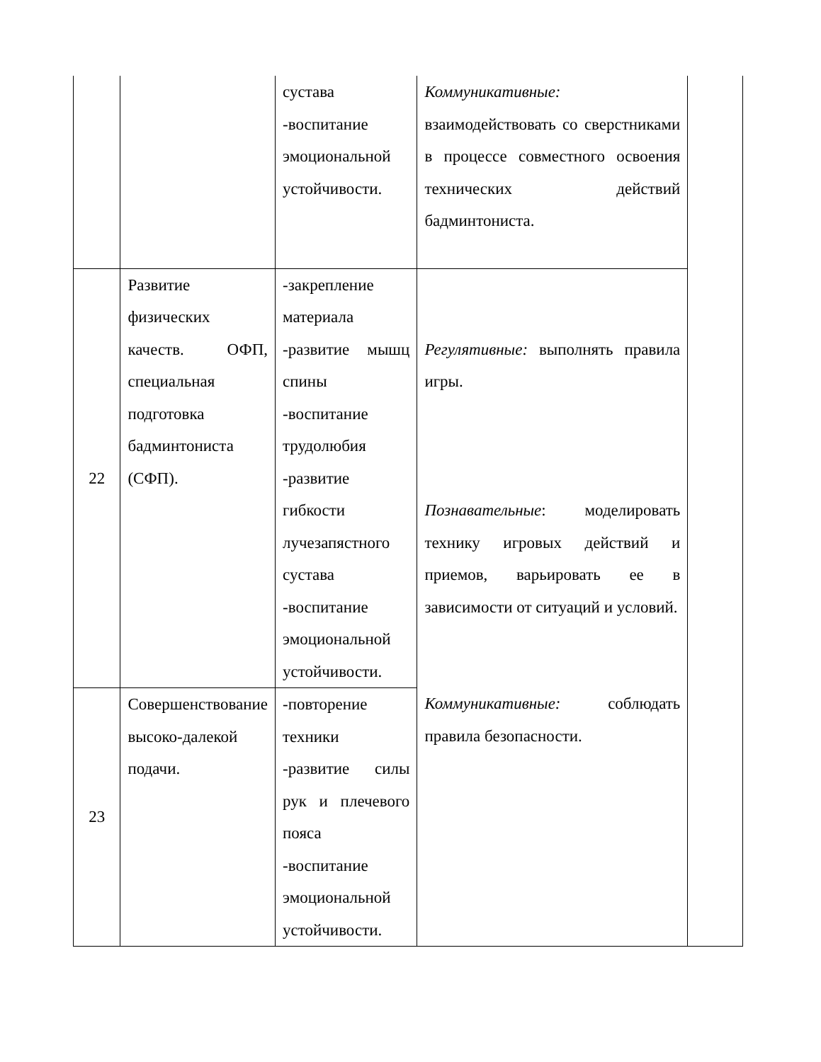| | | сустава -воспитание эмоциональной устойчивости. | Коммуникативные: взаимодействовать со сверстниками в процессе совместного освоения технических действий бадминтониста. | |
| 22 | Развитие физических качеств. ОФП, специальная подготовка бадминтониста (СФП). | -закрепление материала -развитие мышц спины -воспитание трудолюбия -развитие гибкости лучезапястного сустава -воспитание эмоциональной устойчивости. | Регулятивные: выполнять правила игры. Познавательные : моделировать технику игровых действий и приемов, варьировать ее в зависимости от ситуаций и условий. Коммуникативные: соблюдать правила безопасности. | |
| 23 | Совершенствование высоко-далекой подачи. | -повторение техники -развитие силы рук и плечевого пояса -воспитание эмоциональной устойчивости. | | |